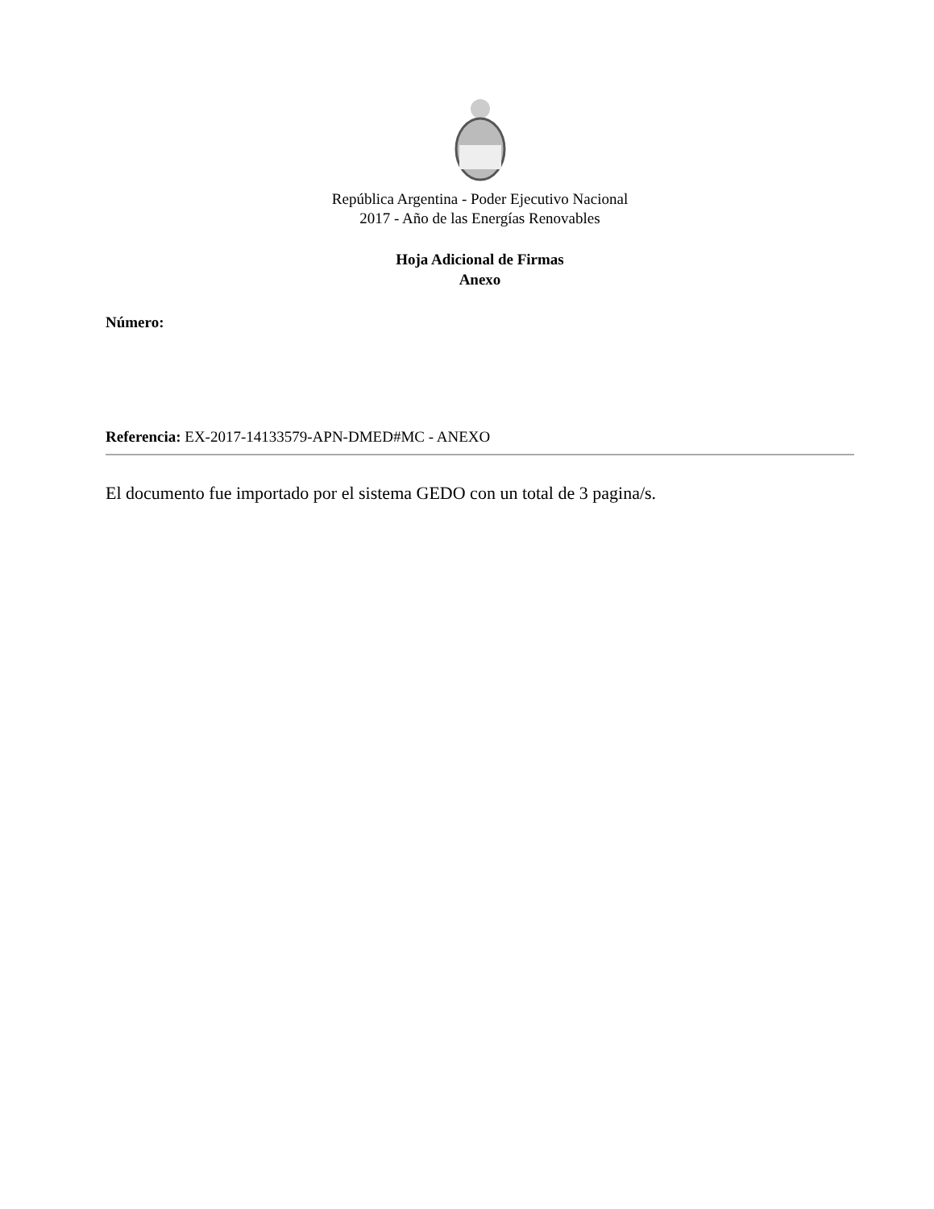República Argentina - Poder Ejecutivo Nacional
2017 - Año de las Energías Renovables
Hoja Adicional de Firmas
Anexo
Número:
Referencia: EX-2017-14133579-APN-DMED#MC - ANEXO
El documento fue importado por el sistema GEDO con un total de 3 pagina/s.